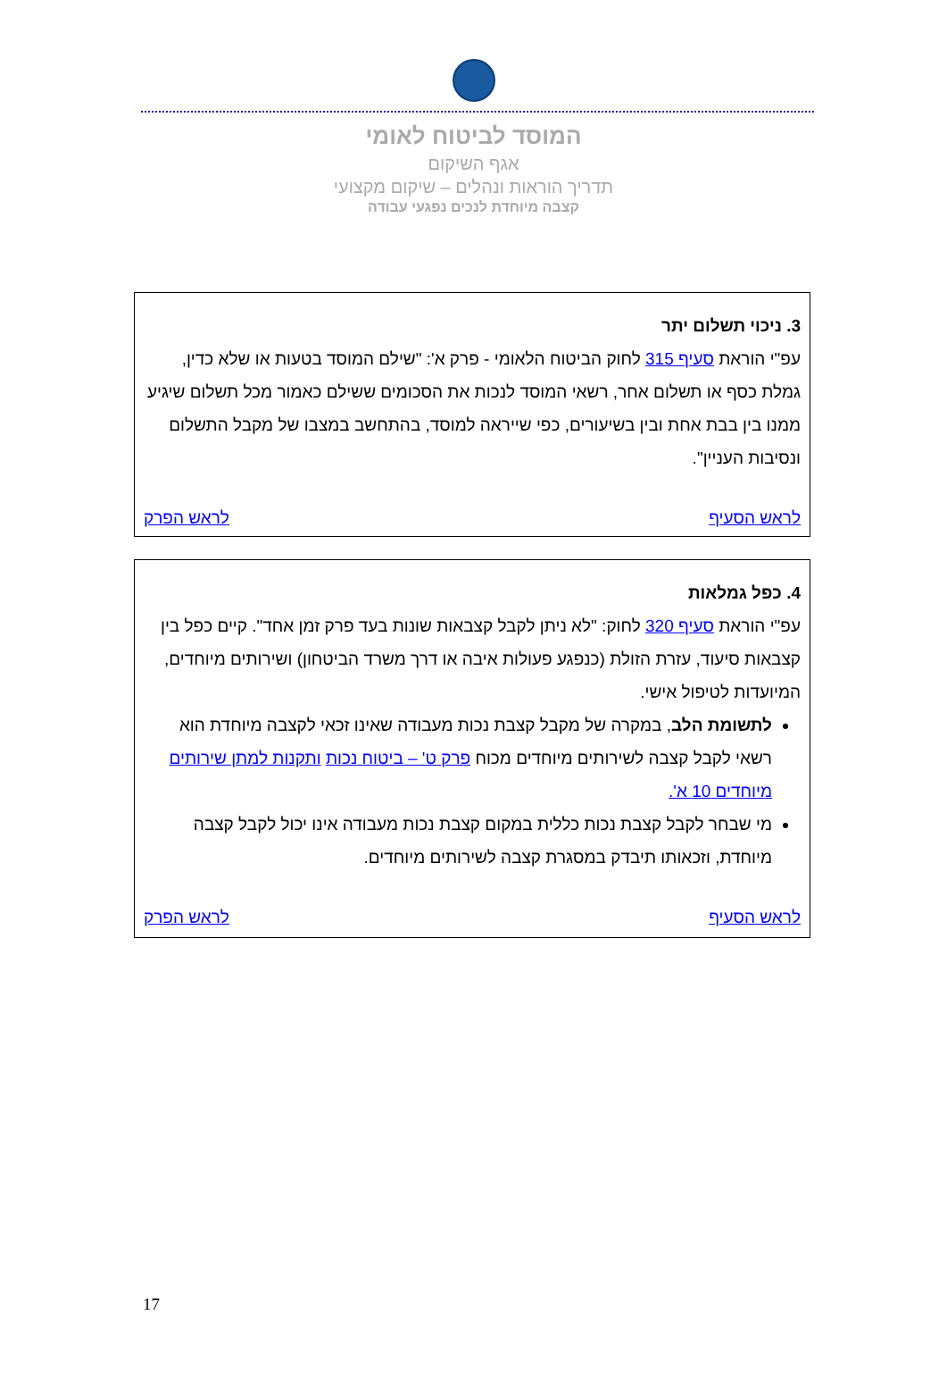המוסד לביטוח לאומי
אגף השיקום
תדריך הוראות ונהלים – שיקום מקצועי
קצבה מיוחדת לנכים נפגעי עבודה
3. ניכוי תשלום יתר
עפ"י הוראת סעיף 315 לחוק הביטוח הלאומי - פרק א': "שילם המוסד בטעות או שלא כדין, גמלת כסף או תשלום אחר, רשאי המוסד לנכות את הסכומים ששילם כאמור מכל תשלום שיגיע ממנו בין בבת אחת ובין בשיעורים, כפי שייראה למוסד, בהתחשב במצבו של מקבל התשלום ונסיבות העניין".
לראש הסעיף לראש הפרק
4. כפל גמלאות
עפ"י הוראת סעיף 320 לחוק: "לא ניתן לקבל קצבאות שונות בעד פרק זמן אחד". קיים כפל בין קצבאות סיעוד, עזרת הזולת (כנפגע פעולות איבה או דרך משרד הביטחון) ושירותים מיוחדים, המיועדות לטיפול אישי.
לתשומת הלב, במקרה של מקבל קצבת נכות מעבודה שאינו זכאי לקצבה מיוחדת הוא רשאי לקבל קצבה לשירותים מיוחדים מכוח פרק ט' – ביטוח נכות ותקנות למתן שירותים מיוחדים 10 א'.
מי שבחר לקבל קצבת נכות כללית במקום קצבת נכות מעבודה אינו יכול לקבל קצבה מיוחדת, וזכאותו תיבדק במסגרת קצבה לשירותים מיוחדים.
לראש הסעיף לראש הפרק
17